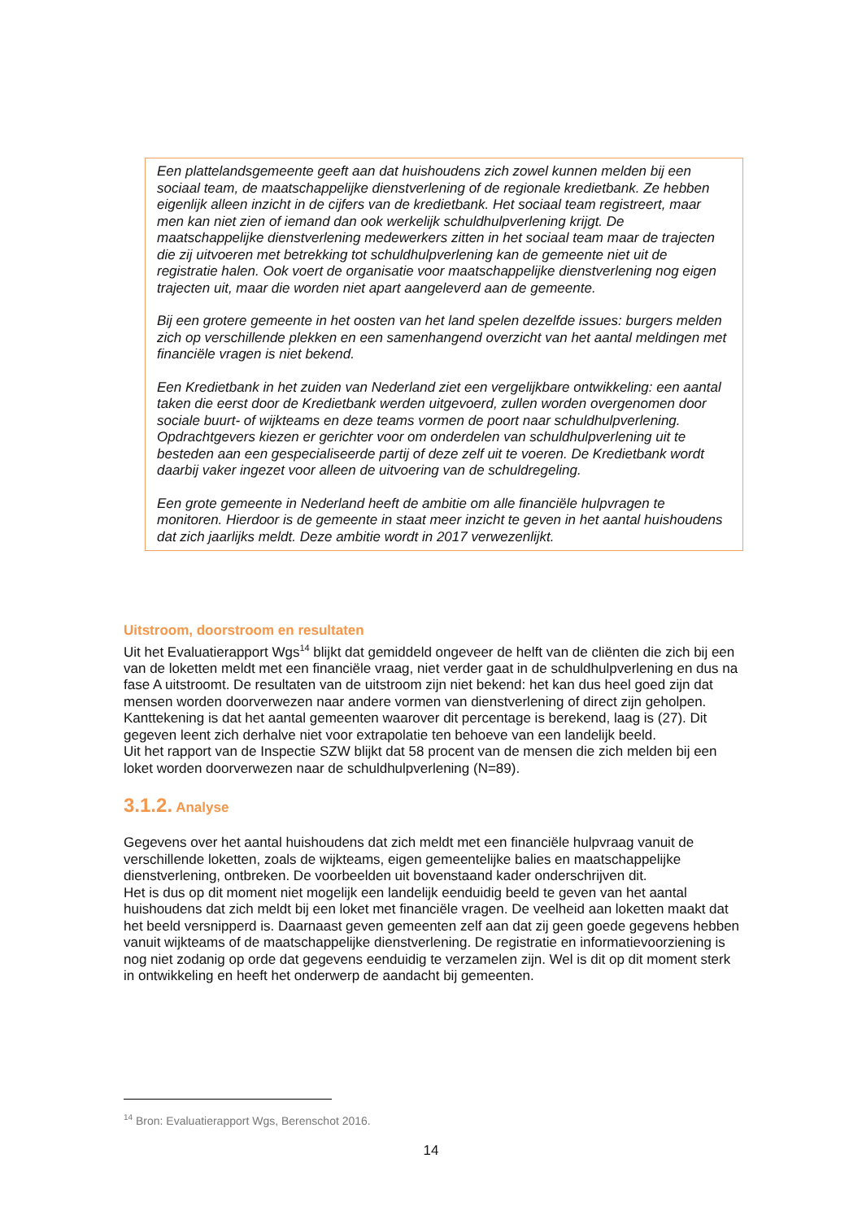Een plattelandsgemeente geeft aan dat huishoudens zich zowel kunnen melden bij een sociaal team, de maatschappelijke dienstverlening of de regionale kredietbank. Ze hebben eigenlijk alleen inzicht in de cijfers van de kredietbank. Het sociaal team registreert, maar men kan niet zien of iemand dan ook werkelijk schuldhulpverlening krijgt. De maatschappelijke dienstverlening medewerkers zitten in het sociaal team maar de trajecten die zij uitvoeren met betrekking tot schuldhulpverlening kan de gemeente niet uit de registratie halen. Ook voert de organisatie voor maatschappelijke dienstverlening nog eigen trajecten uit, maar die worden niet apart aangeleverd aan de gemeente.
Bij een grotere gemeente in het oosten van het land spelen dezelfde issues: burgers melden zich op verschillende plekken en een samenhangend overzicht van het aantal meldingen met financiële vragen is niet bekend.
Een Kredietbank in het zuiden van Nederland ziet een vergelijkbare ontwikkeling: een aantal taken die eerst door de Kredietbank werden uitgevoerd, zullen worden overgenomen door sociale buurt- of wijkteams en deze teams vormen de poort naar schuldhulpverlening. Opdrachtgevers kiezen er gerichter voor om onderdelen van schuldhulpverlening uit te besteden aan een gespecialiseerde partij of deze zelf uit te voeren. De Kredietbank wordt daarbij vaker ingezet voor alleen de uitvoering van de schuldregeling.
Een grote gemeente in Nederland heeft de ambitie om alle financiële hulpvragen te monitoren. Hierdoor is de gemeente in staat meer inzicht te geven in het aantal huishoudens dat zich jaarlijks meldt. Deze ambitie wordt in 2017 verwezenlijkt.
Uitstroom, doorstroom en resultaten
Uit het Evaluatierapport Wgs<sup>14</sup> blijkt dat gemiddeld ongeveer de helft van de cliënten die zich bij een van de loketten meldt met een financiële vraag, niet verder gaat in de schuldhulpverlening en dus na fase A uitstroomt. De resultaten van de uitstroom zijn niet bekend: het kan dus heel goed zijn dat mensen worden doorverwezen naar andere vormen van dienstverlening of direct zijn geholpen. Kanttekening is dat het aantal gemeenten waarover dit percentage is berekend, laag is (27). Dit gegeven leent zich derhalve niet voor extrapolatie ten behoeve van een landelijk beeld.
Uit het rapport van de Inspectie SZW blijkt dat 58 procent van de mensen die zich melden bij een loket worden doorverwezen naar de schuldhulpverlening (N=89).
3.1.2. Analyse
Gegevens over het aantal huishoudens dat zich meldt met een financiële hulpvraag vanuit de verschillende loketten, zoals de wijkteams, eigen gemeentelijke balies en maatschappelijke dienstverlening, ontbreken. De voorbeelden uit bovenstaand kader onderschrijven dit.
Het is dus op dit moment niet mogelijk een landelijk eenduidig beeld te geven van het aantal huishoudens dat zich meldt bij een loket met financiële vragen. De veelheid aan loketten maakt dat het beeld versnipperd is. Daarnaast geven gemeenten zelf aan dat zij geen goede gegevens hebben vanuit wijkteams of de maatschappelijke dienstverlening. De registratie en informatievoorziening is nog niet zodanig op orde dat gegevens eenduidig te verzamelen zijn. Wel is dit op dit moment sterk in ontwikkeling en heeft het onderwerp de aandacht bij gemeenten.
<sup>14</sup> Bron: Evaluatierapport Wgs, Berenschot 2016.
14